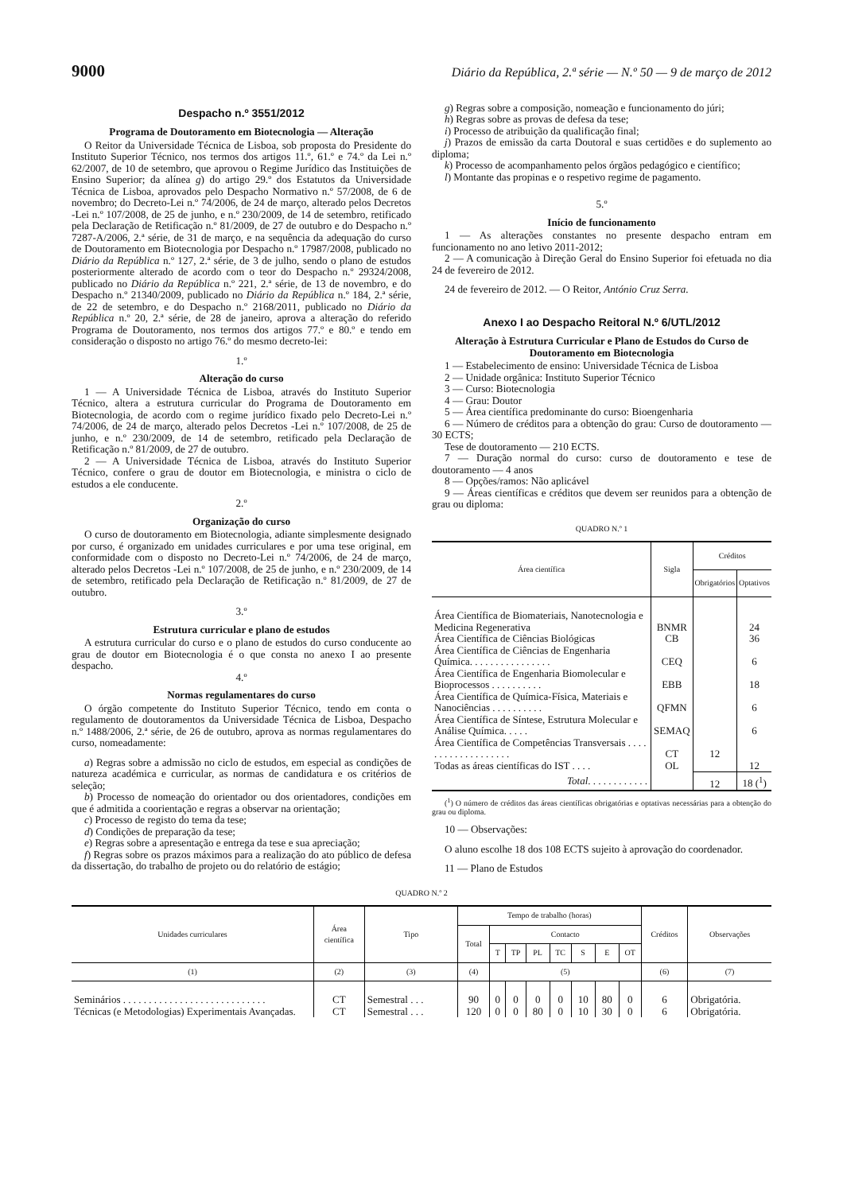9000 Diário da República, 2.ª série — N.º 50 — 9 de março de 2012
Despacho n.º 3551/2012
Programa de Doutoramento em Biotecnologia — Alteração
O Reitor da Universidade Técnica de Lisboa, sob proposta do Presidente do Instituto Superior Técnico, nos termos dos artigos 11.º, 61.º e 74.º da Lei n.º 62/2007, de 10 de setembro, que aprovou o Regime Jurídico das Instituições de Ensino Superior; da alínea g) do artigo 29.º dos Estatutos da Universidade Técnica de Lisboa, aprovados pelo Despacho Normativo n.º 57/2008, de 6 de novembro; do Decreto-Lei n.º 74/2006, de 24 de março, alterado pelos Decretos -Lei n.º 107/2008, de 25 de junho, e n.º 230/2009, de 14 de setembro, retificado pela Declaração de Retificação n.º 81/2009, de 27 de outubro e do Despacho n.º 7287-A/2006, 2.ª série, de 31 de março, e na sequência da adequação do curso de Doutoramento em Biotecnologia por Despacho n.º 17987/2008, publicado no Diário da República n.º 127, 2.ª série, de 3 de julho, sendo o plano de estudos posteriormente alterado de acordo com o teor do Despacho n.º 29324/2008, publicado no Diário da República n.º 221, 2.ª série, de 13 de novembro, e do Despacho n.º 21340/2009, publicado no Diário da República n.º 184, 2.ª série, de 22 de setembro, e do Despacho n.º 2168/2011, publicado no Diário da República n.º 20, 2.ª série, de 28 de janeiro, aprova a alteração do referido Programa de Doutoramento, nos termos dos artigos 77.º e 80.º e tendo em consideração o disposto no artigo 76.º do mesmo decreto-lei:
1.º
Alteração do curso
1 — A Universidade Técnica de Lisboa, através do Instituto Superior Técnico, altera a estrutura curricular do Programa de Doutoramento em Biotecnologia, de acordo com o regime jurídico fixado pelo Decreto-Lei n.º 74/2006, de 24 de março, alterado pelos Decretos -Lei n.º 107/2008, de 25 de junho, e n.º 230/2009, de 14 de setembro, retificado pela Declaração de Retificação n.º 81/2009, de 27 de outubro.
2 — A Universidade Técnica de Lisboa, através do Instituto Superior Técnico, confere o grau de doutor em Biotecnologia, e ministra o ciclo de estudos a ele conducente.
2.º
Organização do curso
O curso de doutoramento em Biotecnologia, adiante simplesmente designado por curso, é organizado em unidades curriculares e por uma tese original, em conformidade com o disposto no Decreto-Lei n.º 74/2006, de 24 de março, alterado pelos Decretos -Lei n.º 107/2008, de 25 de junho, e n.º 230/2009, de 14 de setembro, retificado pela Declaração de Retificação n.º 81/2009, de 27 de outubro.
3.º
Estrutura curricular e plano de estudos
A estrutura curricular do curso e o plano de estudos do curso conducente ao grau de doutor em Biotecnologia é o que consta no anexo I ao presente despacho.
4.º
Normas regulamentares do curso
O órgão competente do Instituto Superior Técnico, tendo em conta o regulamento de doutoramentos da Universidade Técnica de Lisboa, Despacho n.º 1488/2006, 2.ª série, de 26 de outubro, aprova as normas regulamentares do curso, nomeadamente:
a) Regras sobre a admissão no ciclo de estudos, em especial as condições de natureza académica e curricular, as normas de candidatura e os critérios de seleção;
b) Processo de nomeação do orientador ou dos orientadores, condições em que é admitida a coorientação e regras a observar na orientação;
c) Processo de registo do tema da tese;
d) Condições de preparação da tese;
e) Regras sobre a apresentação e entrega da tese e sua apreciação;
f) Regras sobre os prazos máximos para a realização do ato público de defesa da dissertação, do trabalho de projeto ou do relatório de estágio;
g) Regras sobre a composição, nomeação e funcionamento do júri;
h) Regras sobre as provas de defesa da tese;
i) Processo de atribuição da qualificação final;
j) Prazos de emissão da carta Doutoral e suas certidões e do suplemento ao diploma;
k) Processo de acompanhamento pelos órgãos pedagógico e científico;
l) Montante das propinas e o respetivo regime de pagamento.
5.º
Início de funcionamento
1 — As alterações constantes no presente despacho entram em funcionamento no ano letivo 2011-2012;
2 — A comunicação à Direção Geral do Ensino Superior foi efetuada no dia 24 de fevereiro de 2012.
24 de fevereiro de 2012. — O Reitor, António Cruz Serra.
Anexo I ao Despacho Reitoral N.º 6/UTL/2012
Alteração à Estrutura Curricular e Plano de Estudos do Curso de Doutoramento em Biotecnologia
1 — Estabelecimento de ensino: Universidade Técnica de Lisboa
2 — Unidade orgânica: Instituto Superior Técnico
3 — Curso: Biotecnologia
4 — Grau: Doutor
5 — Área científica predominante do curso: Bioengenharia
6 — Número de créditos para a obtenção do grau: Curso de doutoramento — 30 ECTS;
Tese de doutoramento — 210 ECTS.
7 — Duração normal do curso: curso de doutoramento e tese de doutoramento — 4 anos
8 — Opções/ramos: Não aplicável
9 — Áreas científicas e créditos que devem ser reunidos para a obtenção de grau ou diploma:
QUADRO N.º 1
| Área científica | Sigla | Créditos | |
| --- | --- | --- | --- |
| | | Obrigatórios | Optativos |
| Área Científica de Biomateriais, Nanotecnologia e Medicina Regenerativa | BNMR | | 24 |
| Área Científica de Ciências Biológicas | CB | | 36 |
| Área Científica de Ciências de Engenharia Química. . . . . . . . . . . . . . . . | CEQ | | 6 |
| Área Científica de Engenharia Biomolecular e Bioprocessos . . . . . . . . . . | EBB | | 18 |
| Área Científica de Química-Física, Materiais e Nanociências . . . . . . . . . . | QFMN | | 6 |
| Área Científica de Síntese, Estrutura Molecular e Análise Química. . . . . | SEMAQ | | 6 |
| Área Científica de Competências Transversais . . . . . . . . . . . . . . . . . . . | CT | 12 | |
| Todas as áreas científicas do IST . . . . | OL | | 12 |
| Total . . . . . . . . . . . . | | 12 | 18 (<sup>1</sup>) |
(<sup>1</sup>) O número de créditos das áreas científicas obrigatórias e optativas necessárias para a obtenção do grau ou diploma.
10 — Observações:
O aluno escolhe 18 dos 108 ECTS sujeito à aprovação do coordenador.
11 — Plano de Estudos
QUADRO N.º 2
| Unidades curriculares | Área científica | Tipo | Tempo de trabalho (horas) | | | | | | | | Créditos | Observações |
| --- | --- | --- | --- | --- | --- | --- | --- | --- | --- | --- | --- | --- |
| | | | Total | Contacto | | | | | | | | |
| | | | | T | TP | PL | TC | S | E | OT | | |
| (1) | (2) | (3) | (4) | (5) | | | | | | | (6) | (7) |
| Seminários . . . . . . . . . . . . . . . . . . . . . . . . . . . . | CT | Semestral . . . | 90 | 0 | 0 | 0 | 0 | 10 | 80 | 0 | 6 | Obrigatória. |
| Técnicas (e Metodologias) Experimentais Avançadas. | CT | Semestral . . . | 120 | 0 | 0 | 80 | 0 | 10 | 30 | 0 | 6 | Obrigatória. |